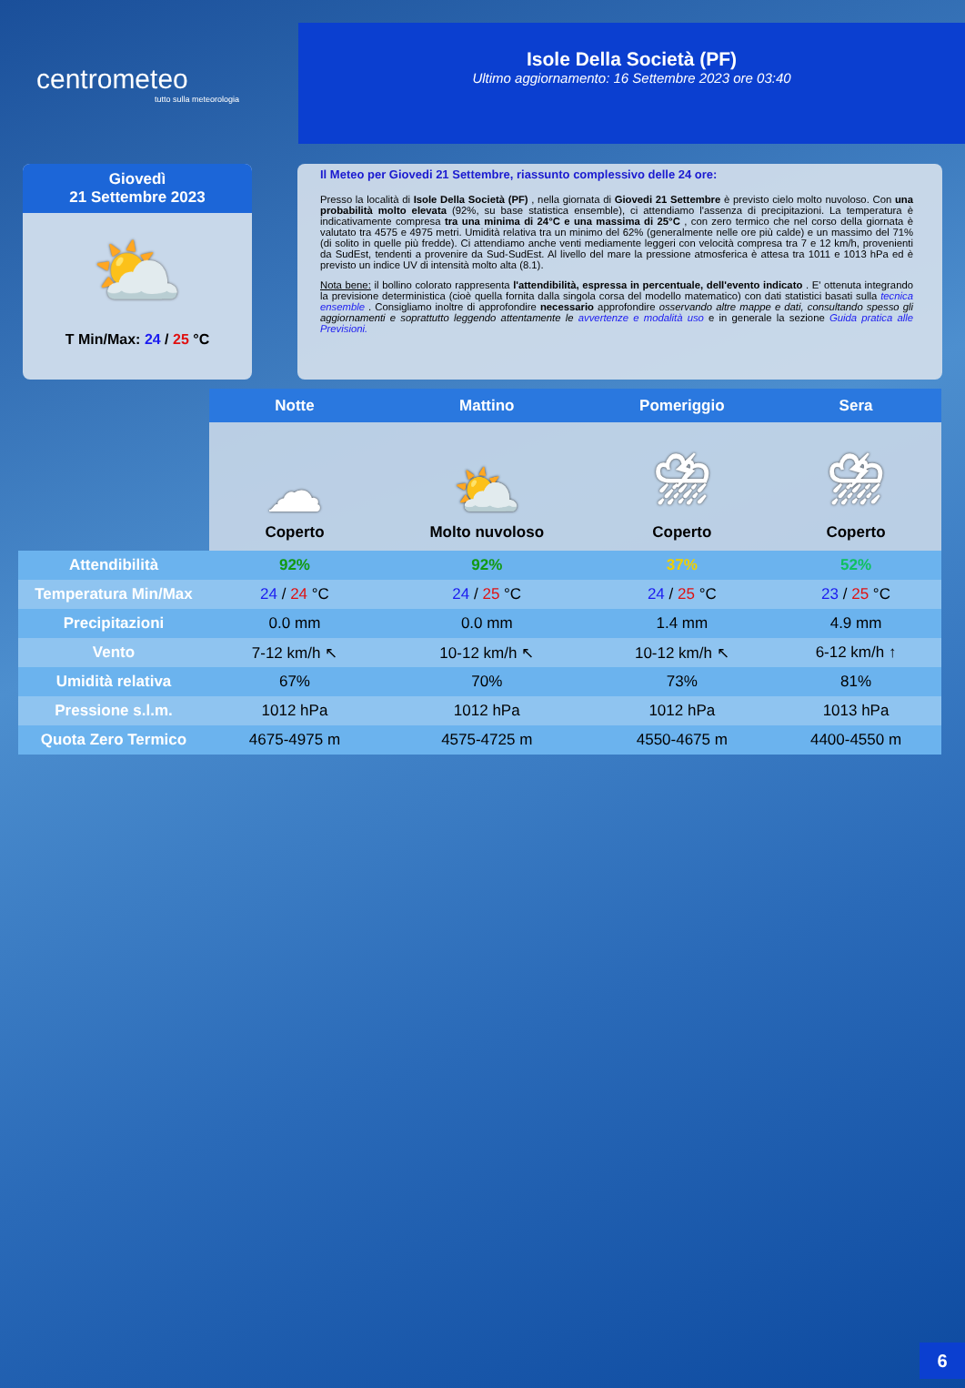centrometeo
tutto sulla meteorologia
Isole Della Società (PF)
Ultimo aggiornamento: 16 Settembre 2023 ore 03:40
Giovedì
21 Settembre 2023
⛅
T Min/Max: 24 / 25 °C
Il Meteo per Giovedi 21 Settembre, riassunto complessivo delle 24 ore:
Presso la località di Isole Della Società (PF) , nella giornata di Giovedi 21 Settembre è previsto cielo molto nuvoloso. Con una probabilità molto elevata (92%, su base statistica ensemble), ci attendiamo l'assenza di precipitazioni. La temperatura è indicativamente compresa tra una minima di 24°C e una massima di 25°C , con zero termico che nel corso della giornata è valutato tra 4575 e 4975 metri. Umidità relativa tra un minimo del 62% (generalmente nelle ore più calde) e un massimo del 71% (di solito in quelle più fredde). Ci attendiamo anche venti mediamente leggeri con velocità compresa tra 7 e 12 km/h, provenienti da SudEst, tendenti a provenire da Sud-SudEst. Al livello del mare la pressione atmosferica è attesa tra 1011 e 1013 hPa ed è previsto un indice UV di intensità molto alta (8.1).
Nota bene: il bollino colorato rappresenta l'attendibilità, espressa in percentuale, dell'evento indicato . E' ottenuta integrando la previsione deterministica (cioè quella fornita dalla singola corsa del modello matematico) con dati statistici basati sulla tecnica ensemble . Consigliamo inoltre di approfondire necessario approfondire osservando altre mappe e dati, consultando spesso gli aggiornamenti e soprattutto leggendo attentamente le avvertenze e modalità uso e in generale la sezione Guida pratica alle Previsioni.
| | Notte | Mattino | Pomeriggio | Sera |
| | ☁ Coperto | ⛅ Molto nuvoloso | ⛈ Coperto | ⛈ Coperto |
| Attendibilità | 92% | 92% | 37% | 52% |
| Temperatura Min/Max | 24 / 24 °C | 24 / 25 °C | 24 / 25 °C | 23 / 25 °C |
| Precipitazioni | 0.0 mm | 0.0 mm | 1.4 mm | 4.9 mm |
| Vento | 7-12 km/h ↖ | 10-12 km/h ↖ | 10-12 km/h ↖ | 6-12 km/h ↑ |
| Umidità relativa | 67% | 70% | 73% | 81% |
| Pressione s.l.m. | 1012 hPa | 1012 hPa | 1012 hPa | 1013 hPa |
| Quota Zero Termico | 4675-4975 m | 4575-4725 m | 4550-4675 m | 4400-4550 m |
6